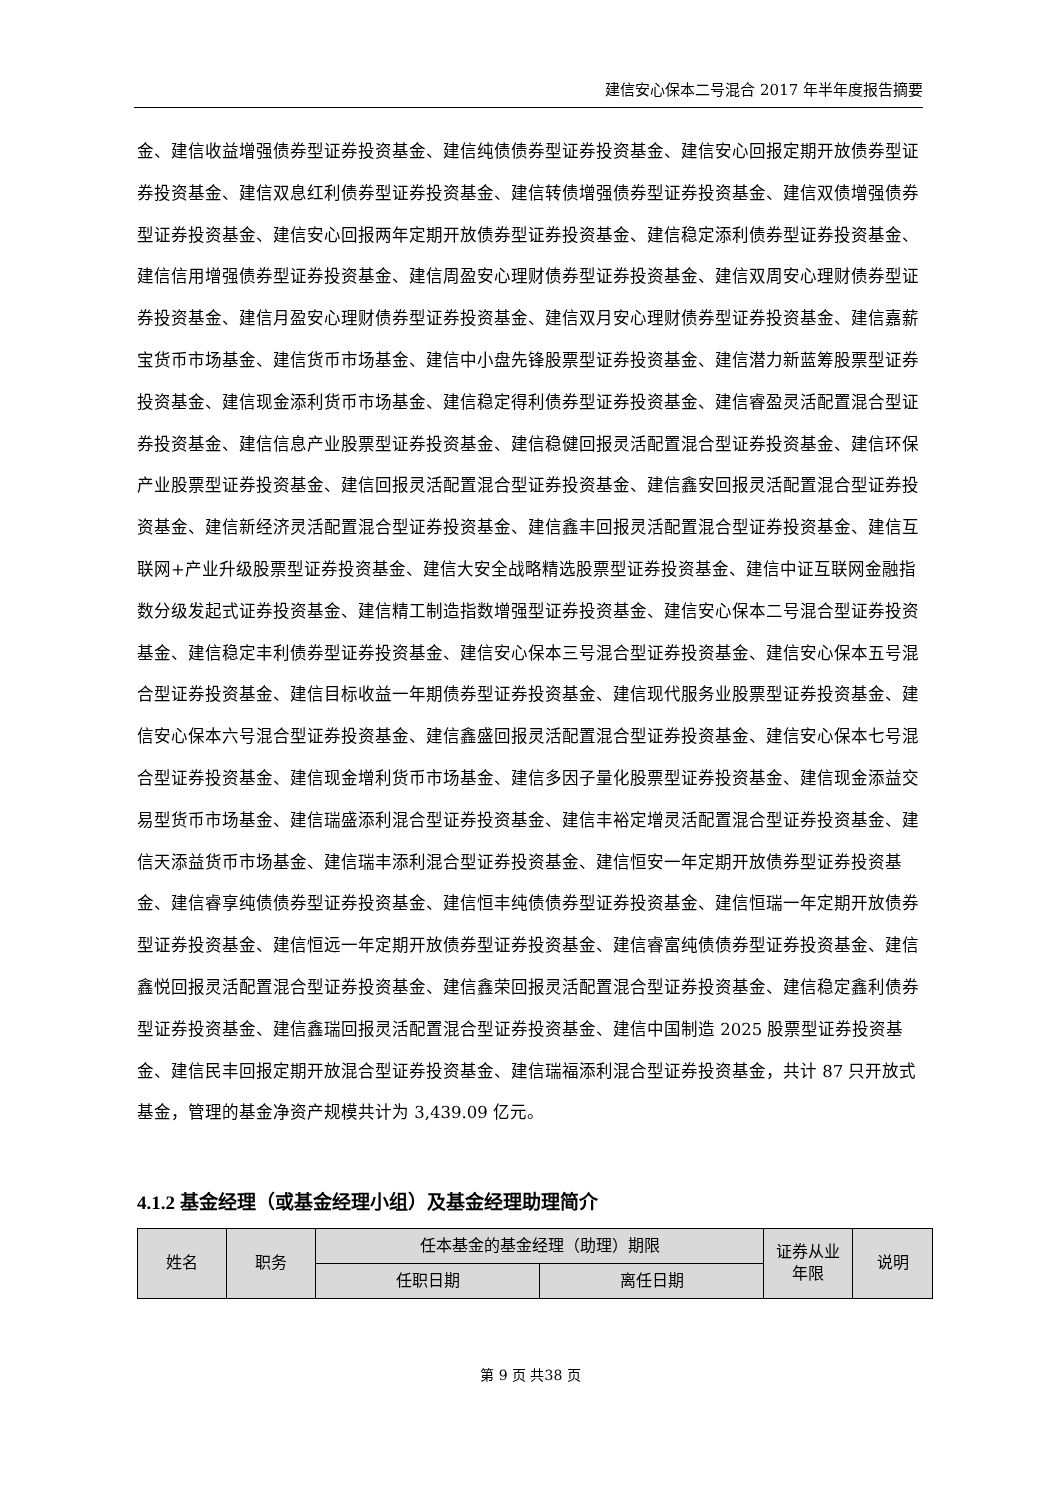建信安心保本二号混合 2017 年半年度报告摘要
金、建信收益增强债券型证券投资基金、建信纯债债券型证券投资基金、建信安心回报定期开放债券型证券投资基金、建信双息红利债券型证券投资基金、建信转债增强债券型证券投资基金、建信双债增强债券型证券投资基金、建信安心回报两年定期开放债券型证券投资基金、建信稳定添利债券型证券投资基金、建信信用增强债券型证券投资基金、建信周盈安心理财债券型证券投资基金、建信双周安心理财债券型证券投资基金、建信月盈安心理财债券型证券投资基金、建信双月安心理财债券型证券投资基金、建信嘉薪宝货币市场基金、建信货币市场基金、建信中小盘先锋股票型证券投资基金、建信潜力新蓝筹股票型证券投资基金、建信现金添利货币市场基金、建信稳定得利债券型证券投资基金、建信睿盈灵活配置混合型证券投资基金、建信信息产业股票型证券投资基金、建信稳健回报灵活配置混合型证券投资基金、建信环保产业股票型证券投资基金、建信回报灵活配置混合型证券投资基金、建信鑫安回报灵活配置混合型证券投资基金、建信新经济灵活配置混合型证券投资基金、建信鑫丰回报灵活配置混合型证券投资基金、建信互联网+产业升级股票型证券投资基金、建信大安全战略精选股票型证券投资基金、建信中证互联网金融指数分级发起式证券投资基金、建信精工制造指数增强型证券投资基金、建信安心保本二号混合型证券投资基金、建信稳定丰利债券型证券投资基金、建信安心保本三号混合型证券投资基金、建信安心保本五号混合型证券投资基金、建信目标收益一年期债券型证券投资基金、建信现代服务业股票型证券投资基金、建信安心保本六号混合型证券投资基金、建信鑫盛回报灵活配置混合型证券投资基金、建信安心保本七号混合型证券投资基金、建信现金增利货币市场基金、建信多因子量化股票型证券投资基金、建信现金添益交易型货币市场基金、建信瑞盛添利混合型证券投资基金、建信丰裕定增灵活配置混合型证券投资基金、建信天添益货币市场基金、建信瑞丰添利混合型证券投资基金、建信恒安一年定期开放债券型证券投资基金、建信睿享纯债债券型证券投资基金、建信恒丰纯债债券型证券投资基金、建信恒瑞一年定期开放债券型证券投资基金、建信恒远一年定期开放债券型证券投资基金、建信睿富纯债债券型证券投资基金、建信鑫悦回报灵活配置混合型证券投资基金、建信鑫荣回报灵活配置混合型证券投资基金、建信稳定鑫利债券型证券投资基金、建信鑫瑞回报灵活配置混合型证券投资基金、建信中国制造 2025 股票型证券投资基金、建信民丰回报定期开放混合型证券投资基金、建信瑞福添利混合型证券投资基金，共计 87 只开放式基金，管理的基金净资产规模共计为 3,439.09 亿元。
4.1.2 基金经理（或基金经理小组）及基金经理助理简介
| 姓名 | 职务 | 任本基金的基金经理（助理）期限 | | 证券从业年限 | 说明 |
| --- | --- | --- | --- | --- | --- |
| | | 任职日期 | 离任日期 | | |
第 9 页 共38 页